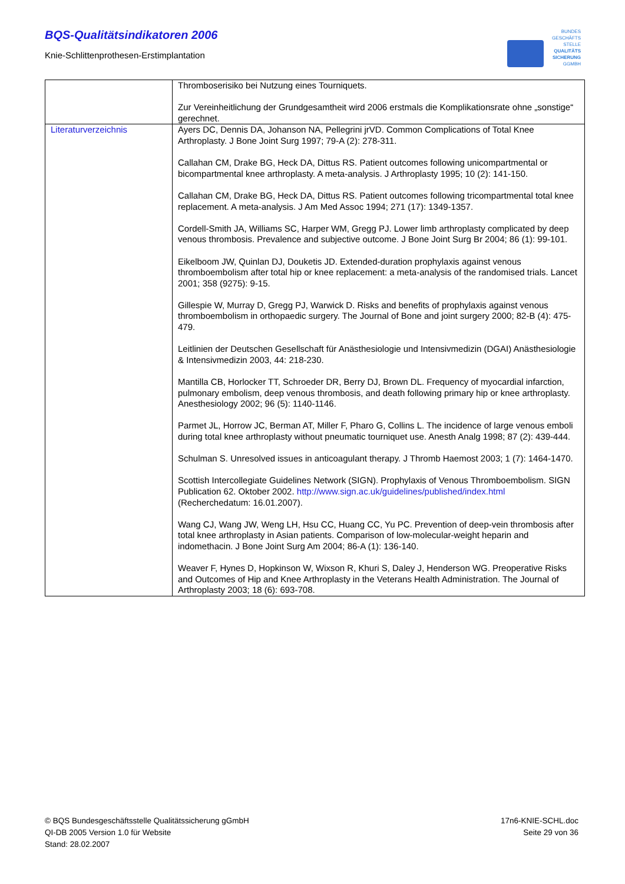BQS-Qualitätsindikatoren 2006
Knie-Schlittenprothesen-Erstimplantation
BUNDES
GESCHÄFTS
STELLE
QUALITÄTS
SICHERUNG
GGMBH
| | Thromboserisiko bei Nutzung eines Tourniquets. Zur Vereinheitlichung der Grundgesamtheit wird 2006 erstmals die Komplikationsrate ohne „sonstige“ gerechnet. |
| Literaturverzeichnis | Ayers DC, Dennis DA, Johanson NA, Pellegrini jrVD. Common Complications of Total Knee Arthroplasty. J Bone Joint Surg 1997; 79-A (2): 278-311. Callahan CM, Drake BG, Heck DA, Dittus RS. Patient outcomes following unicompartmental or bicompartmental knee arthroplasty. A meta-analysis. J Arthroplasty 1995; 10 (2): 141-150. Callahan CM, Drake BG, Heck DA, Dittus RS. Patient outcomes following tricompartmental total knee replacement. A meta-analysis. J Am Med Assoc 1994; 271 (17): 1349-1357. Cordell-Smith JA, Williams SC, Harper WM, Gregg PJ. Lower limb arthroplasty complicated by deep venous thrombosis. Prevalence and subjective outcome. J Bone Joint Surg Br 2004; 86 (1): 99-101. Eikelboom JW, Quinlan DJ, Douketis JD. Extended-duration prophylaxis against venous thromboembolism after total hip or knee replacement: a meta-analysis of the randomised trials. Lancet 2001; 358 (9275): 9-15. Gillespie W, Murray D, Gregg PJ, Warwick D. Risks and benefits of prophylaxis against venous thromboembolism in orthopaedic surgery. The Journal of Bone and joint surgery 2000; 82-B (4): 475-479. Leitlinien der Deutschen Gesellschaft für Anästhesiologie und Intensivmedizin (DGAI) Anästhesiologie & Intensivmedizin 2003, 44: 218-230. Mantilla CB, Horlocker TT, Schroeder DR, Berry DJ, Brown DL. Frequency of myocardial infarction, pulmonary embolism, deep venous thrombosis, and death following primary hip or knee arthroplasty. Anesthesiology 2002; 96 (5): 1140-1146. Parmet JL, Horrow JC, Berman AT, Miller F, Pharo G, Collins L. The incidence of large venous emboli during total knee arthroplasty without pneumatic tourniquet use. Anesth Analg 1998; 87 (2): 439-444. Schulman S. Unresolved issues in anticoagulant therapy. J Thromb Haemost 2003; 1 (7): 1464-1470. Scottish Intercollegiate Guidelines Network (SIGN). Prophylaxis of Venous Thromboembolism. SIGN Publication 62. Oktober 2002. http://www.sign.ac.uk/guidelines/published/index.html (Recherchedatum: 16.01.2007). Wang CJ, Wang JW, Weng LH, Hsu CC, Huang CC, Yu PC. Prevention of deep-vein thrombosis after total knee arthroplasty in Asian patients. Comparison of low-molecular-weight heparin and indomethacin. J Bone Joint Surg Am 2004; 86-A (1): 136-140. Weaver F, Hynes D, Hopkinson W, Wixson R, Khuri S, Daley J, Henderson WG. Preoperative Risks and Outcomes of Hip and Knee Arthroplasty in the Veterans Health Administration. The Journal of Arthroplasty 2003; 18 (6): 693-708. |
© BQS Bundesgeschäftsstelle Qualitätssicherung gGmbH
QI-DB 2005 Version 1.0 für Website
Stand: 28.02.2007
17n6-KNIE-SCHL.doc
Seite 29 von 36